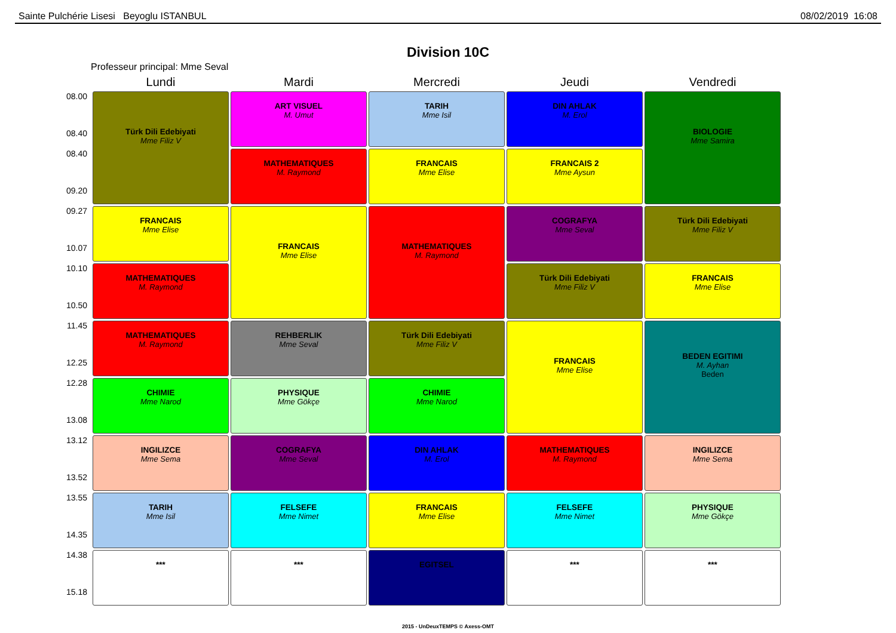Sainte Pulchérie Lisesi Beyoglu ISTANBUL 08/02/2019 16:08
Division 10C
Professeur principal: Mme Seval
| | Lundi | Mardi | Mercredi | Jeudi | Vendredi |
| --- | --- | --- | --- | --- | --- |
| 08.00 08.40 | Türk Dili Edebiyati Mme Filiz V | ART VISUEL M. Umut | TARIH Mme Isil | DIN AHLAK M. Erol | BIOLOGIE Mme Samira |
| 08.40 09.20 | | MATHEMATIQUES M. Raymond | FRANCAIS Mme Elise | FRANCAIS 2 Mme Aysun | |
| 09.27 10.07 | FRANCAIS Mme Elise | FRANCAIS Mme Elise | MATHEMATIQUES M. Raymond | COGRAFYA Mme Seval | Türk Dili Edebiyati Mme Filiz V |
| 10.10 10.50 | MATHEMATIQUES M. Raymond | | | Türk Dili Edebiyati Mme Filiz V | FRANCAIS Mme Elise |
| 11.45 12.25 | MATHEMATIQUES M. Raymond | REHBERLIK Mme Seval | Türk Dili Edebiyati Mme Filiz V | FRANCAIS Mme Elise | BEDEN EGITIMI M. Ayhan Beden |
| 12.28 13.08 | CHIMIE Mme Narod | PHYSIQUE Mme Gökçe | CHIMIE Mme Narod | | |
| 13.12 13.52 | INGILIZCE Mme Sema | COGRAFYA Mme Seval | DIN AHLAK M. Erol | MATHEMATIQUES M. Raymond | INGILIZCE Mme Sema |
| 13.55 14.35 | TARIH Mme Isil | FELSEFE Mme Nimet | FRANCAIS Mme Elise | FELSEFE Mme Nimet | PHYSIQUE Mme Gökçe |
| 14.38 15.18 | *** | *** | EGITSEL | *** | *** |
2015 - UnDeuxTEMPS © Axess-OMT